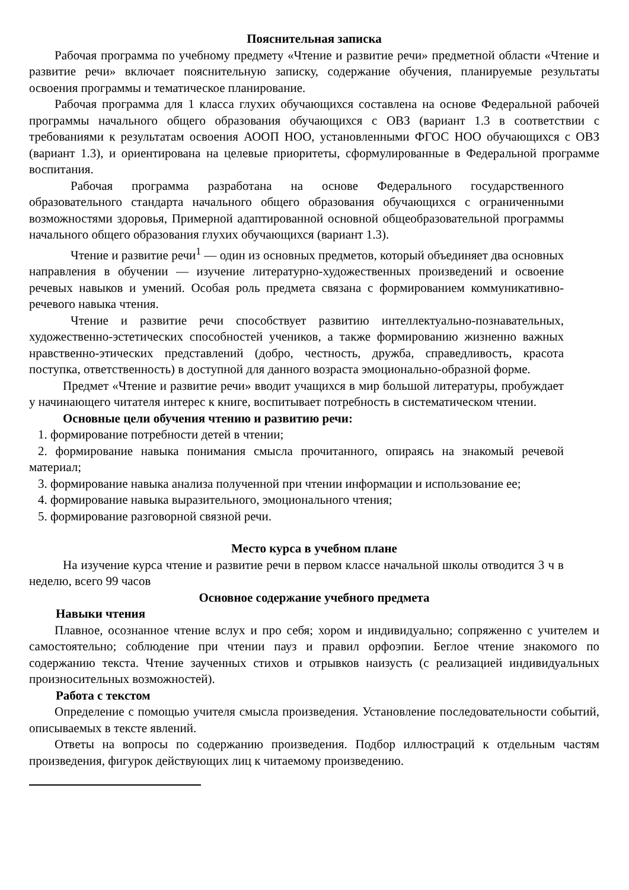Пояснительная записка
Рабочая программа по учебному предмету «Чтение и развитие речи» предметной области «Чтение и развитие речи» включает пояснительную записку, содержание обучения, планируемые результаты освоения программы и тематическое планирование.
Рабочая программа для 1 класса глухих обучающихся составлена на основе Федеральной рабочей программы начального общего образования обучающихся с ОВЗ (вариант 1.3 в соответствии с требованиями к результатам освоения АООП НОО, установленными ФГОС НОО обучающихся с ОВЗ (вариант 1.3), и ориентирована на целевые приоритеты, сформулированные в Федеральной программе воспитания.
Рабочая программа разработана на основе Федерального государственного образовательного стандарта начального общего образования обучающихся с ограниченными возможностями здоровья, Примерной адаптированной основной общеобразовательной программы начального общего образования глухих обучающихся (вариант 1.3).
Чтение и развитие речи<sup>1</sup> — один из основных предметов, который объединяет два основных направления в обучении — изучение литературно-художественных произведений и освоение речевых навыков и умений. Особая роль предмета связана с формированием коммуникативно-речевого навыка чтения.
Чтение и развитие речи способствует развитию интеллектуально-познавательных, художественно-эстетических способностей учеников, а также формированию жизненно важных нравственно-этических представлений (добро, честность, дружба, справедливость, красота поступка, ответственность) в доступной для данного возраста эмоционально-образной форме.
Предмет «Чтение и развитие речи» вводит учащихся в мир большой литературы, пробуждает у начинающего читателя интерес к книге, воспитывает потребность в систематическом чтении.
Основные цели обучения чтению и развитию речи:
1. формирование потребности детей в чтении;
2. формирование навыка понимания смысла прочитанного, опираясь на знакомый речевой материал;
3. формирование навыка анализа полученной при чтении информации и использование ее;
4. формирование навыка выразительного, эмоционального чтения;
5. формирование разговорной связной речи.
Место курса в учебном плане
На изучение курса чтение и развитие речи в первом классе начальной школы отводится 3 ч в неделю, всего 99 часов
Основное содержание учебного предмета
Навыки чтения
Плавное, осознанное чтение вслух и про себя; хором и индивидуально; сопряженно с учителем и самостоятельно; соблюдение при чтении пауз и правил орфоэпии. Беглое чтение знакомого по содержанию текста. Чтение заученных стихов и отрывков наизусть (с реализацией индивидуальных произносительных возможностей).
Работа с текстом
Определение с помощью учителя смысла произведения. Установление последовательности событий, описываемых в тексте явлений.
Ответы на вопросы по содержанию произведения. Подбор иллюстраций к отдельным частям произведения, фигурок действующих лиц к читаемому произведению.